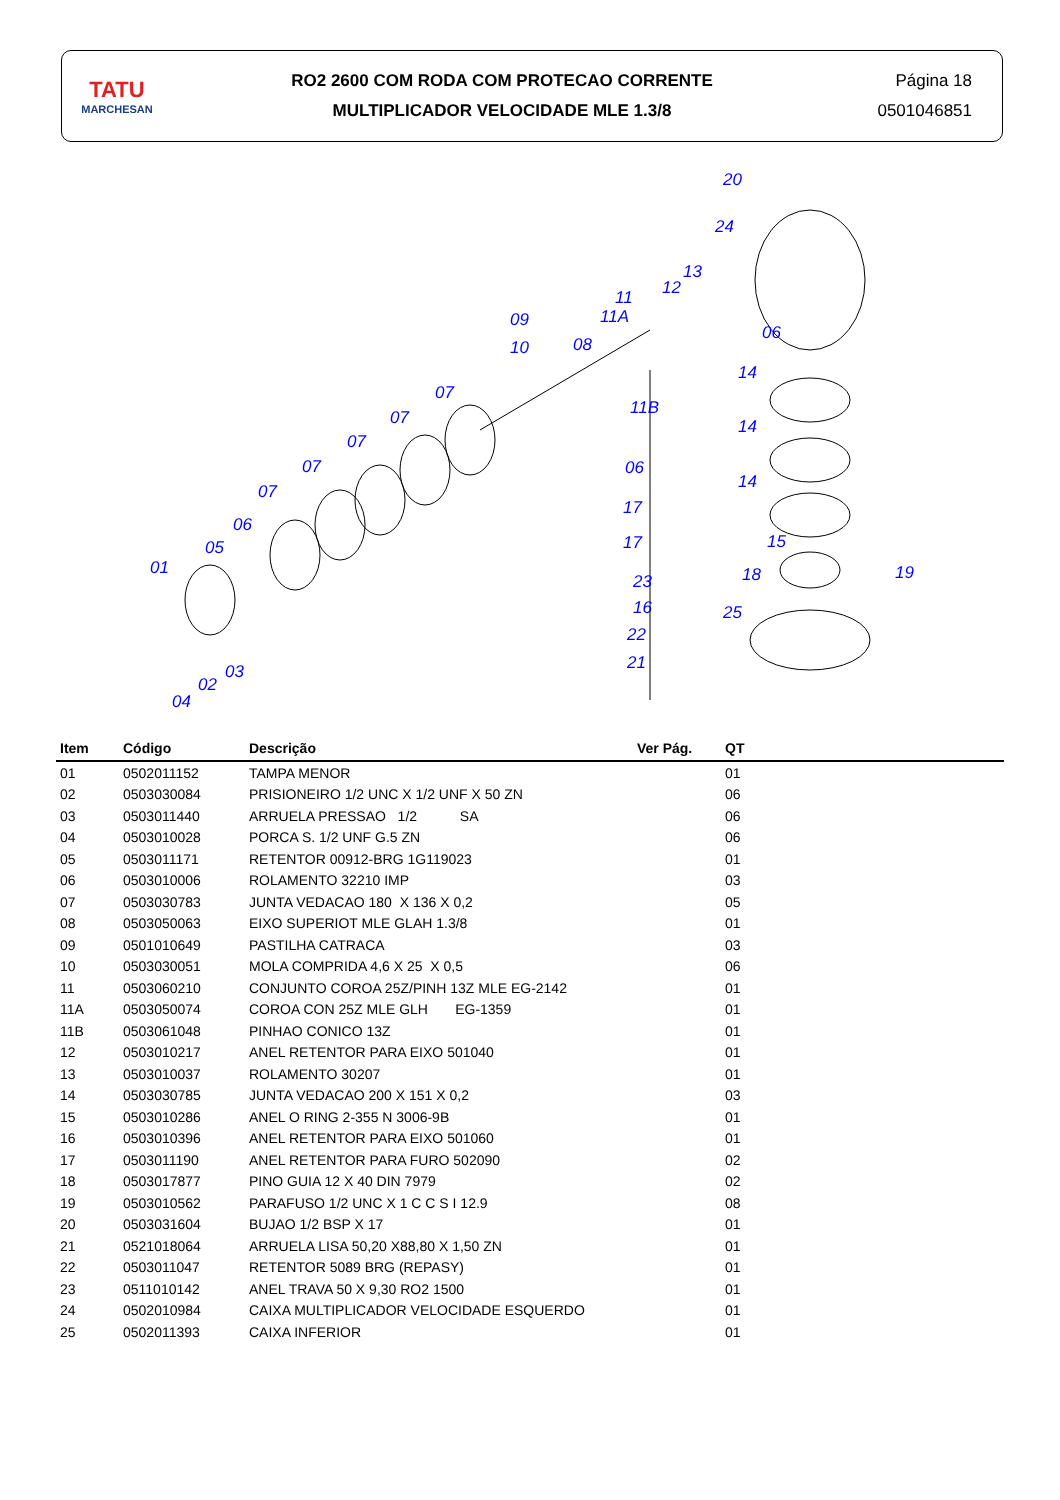TATU
MARCHESAN
RO2 2600 COM RODA COM PROTECAO CORRENTE
MULTIPLICADOR VELOCIDADE MLE 1.3/8
Página 18
0501046851
20
24
13
12 11
11A 09
10 08
06
14
11B
07
07
07
07
07
14
06
14
06
05
01
17
17 15
18 19 23
25 16
22
21 03
02
04
| Item | Código | Descrição | Ver Pág. | QT |
| --- | --- | --- | --- | --- |
| 01 | 0502011152 | TAMPA MENOR | | 01 |
| 02 | 0503030084 | PRISIONEIRO 1/2 UNC X 1/2 UNF X 50 ZN | | 06 |
| 03 | 0503011440 | ARRUELA PRESSAO 1/2 SA | | 06 |
| 04 | 0503010028 | PORCA S. 1/2 UNF G.5 ZN | | 06 |
| 05 | 0503011171 | RETENTOR 00912-BRG 1G119023 | | 01 |
| 06 | 0503010006 | ROLAMENTO 32210 IMP | | 03 |
| 07 | 0503030783 | JUNTA VEDACAO 180 X 136 X 0,2 | | 05 |
| 08 | 0503050063 | EIXO SUPERIOT MLE GLAH 1.3/8 | | 01 |
| 09 | 0501010649 | PASTILHA CATRACA | | 03 |
| 10 | 0503030051 | MOLA COMPRIDA 4,6 X 25 X 0,5 | | 06 |
| 11 | 0503060210 | CONJUNTO COROA 25Z/PINH 13Z MLE EG-2142 | | 01 |
| 11A | 0503050074 | COROA CON 25Z MLE GLH EG-1359 | | 01 |
| 11B | 0503061048 | PINHAO CONICO 13Z | | 01 |
| 12 | 0503010217 | ANEL RETENTOR PARA EIXO 501040 | | 01 |
| 13 | 0503010037 | ROLAMENTO 30207 | | 01 |
| 14 | 0503030785 | JUNTA VEDACAO 200 X 151 X 0,2 | | 03 |
| 15 | 0503010286 | ANEL O RING 2-355 N 3006-9B | | 01 |
| 16 | 0503010396 | ANEL RETENTOR PARA EIXO 501060 | | 01 |
| 17 | 0503011190 | ANEL RETENTOR PARA FURO 502090 | | 02 |
| 18 | 0503017877 | PINO GUIA 12 X 40 DIN 7979 | | 02 |
| 19 | 0503010562 | PARAFUSO 1/2 UNC X 1 C C S I 12.9 | | 08 |
| 20 | 0503031604 | BUJAO 1/2 BSP X 17 | | 01 |
| 21 | 0521018064 | ARRUELA LISA 50,20 X88,80 X 1,50 ZN | | 01 |
| 22 | 0503011047 | RETENTOR 5089 BRG (REPASY) | | 01 |
| 23 | 0511010142 | ANEL TRAVA 50 X 9,30 RO2 1500 | | 01 |
| 24 | 0502010984 | CAIXA MULTIPLICADOR VELOCIDADE ESQUERDO | | 01 |
| 25 | 0502011393 | CAIXA INFERIOR | | 01 |